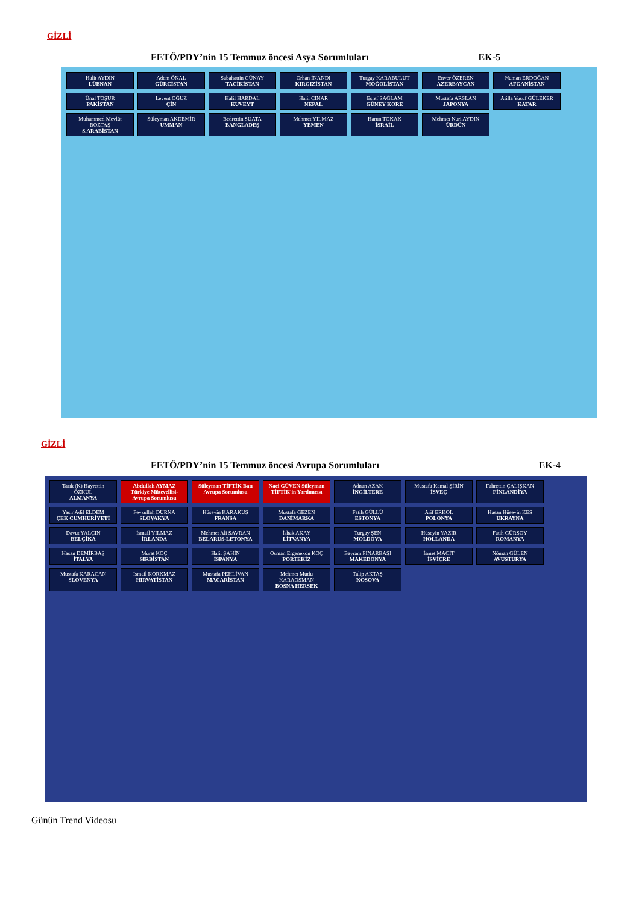GİZLİ
FETÖ/PDY’nin 15 Temmuz öncesi Asya Sorumluları EK-5
Halit AYDIN
LÜBNAN
Adem ÖNAL
GÜRCİSTAN
Sabahattin GÜNAY
TACİKİSTAN
Orhan İNANDI
KIRGIZİSTAN
Turgay KARABULUT
MOĞOLİSTAN
Enver ÖZEREN
AZERBAYCAN
Numan ERDOĞAN
AFGANİSTAN
Ünal TOŞUR
PAKİSTAN
Levent OĞUZ
ÇİN
Halil HARDAL
KUVEYT
Halil ÇINAR
NEPAL
Eşref SAĞLAM
GÜNEY KORE
Mustafa ARSLAN
JAPONYA
Atilla Yusuf GÜLEKER
KATAR
Muhammed Mevlüt BOZTAŞ
S.ARABİSTAN
Süleyman AKDEMİR
UMMAN
Bedrettin SUATA
BANGLADEŞ
Mehmet YILMAZ
YEMEN
Harun TOKAK
İSRAİL
Mehmet Nuri AYDIN
ÜRDÜN
GİZLİ
FETÖ/PDY’nin 15 Temmuz öncesi Avrupa Sorumluları EK-4
Tarık (K) Hayrettin ÖZKUL
ALMANYA
Abdullah AYMAZ Türkiye Mütevellisi-Avrupa Sorumlusu
Süleyman TİFTİK Batı Avrupa Sorumlusu
Naci GÜVEN Süleyman TİFTİK'in Yardımcısı
Adnan AZAK
İNGİLTERE
Mustafa Kemal ŞİRİN
İSVEÇ
Fahrettin ÇALIŞKAN
FİNLANDİYA
Yasir Adil ELDEM
ÇEK CUMHURİYETİ
Feyzullah DURNA
SLOVAKYA
Hüseyin KARAKUŞ
FRANSA
Mustafa GEZEN
DANİMARKA
Fatih GÜLLÜ
ESTONYA
Arif ERKOL
POLONYA
Hasan Hüseyin KES
UKRAYNA
Davut YALÇIN
BELÇİKA
İsmail YILMAZ
İRLANDA
Mehmet Ali SAVRAN
BELARUS-LETONYA
İshak AKAY
LİTVANYA
Turgay ŞEN
MOLDOVA
Hüseyin YAZIR
HOLLANDA
Fatih GÜRSOY
ROMANYA
Hasan DEMİRBAŞ
İTALYA
Murat KOÇ
SIRBİSTAN
Halit ŞAHİN
İSPANYA
Osman Ergenekon KOÇ
PORTEKİZ
Bayram PINARBAŞI
MAKEDONYA
İsmet MACİT
İSVİÇRE
Nöman GÜLEN
AVUSTURYA
Mustafa KARACAN
SLOVENYA
İsmail KORKMAZ
HIRVATİSTAN
Mustafa PEHLİVAN
MACARİSTAN
Mehmet Mutlu KARAOSMAN
BOSNA HERSEK
Talip AKTAŞ
KOSOVA
Günün Trend Videosu